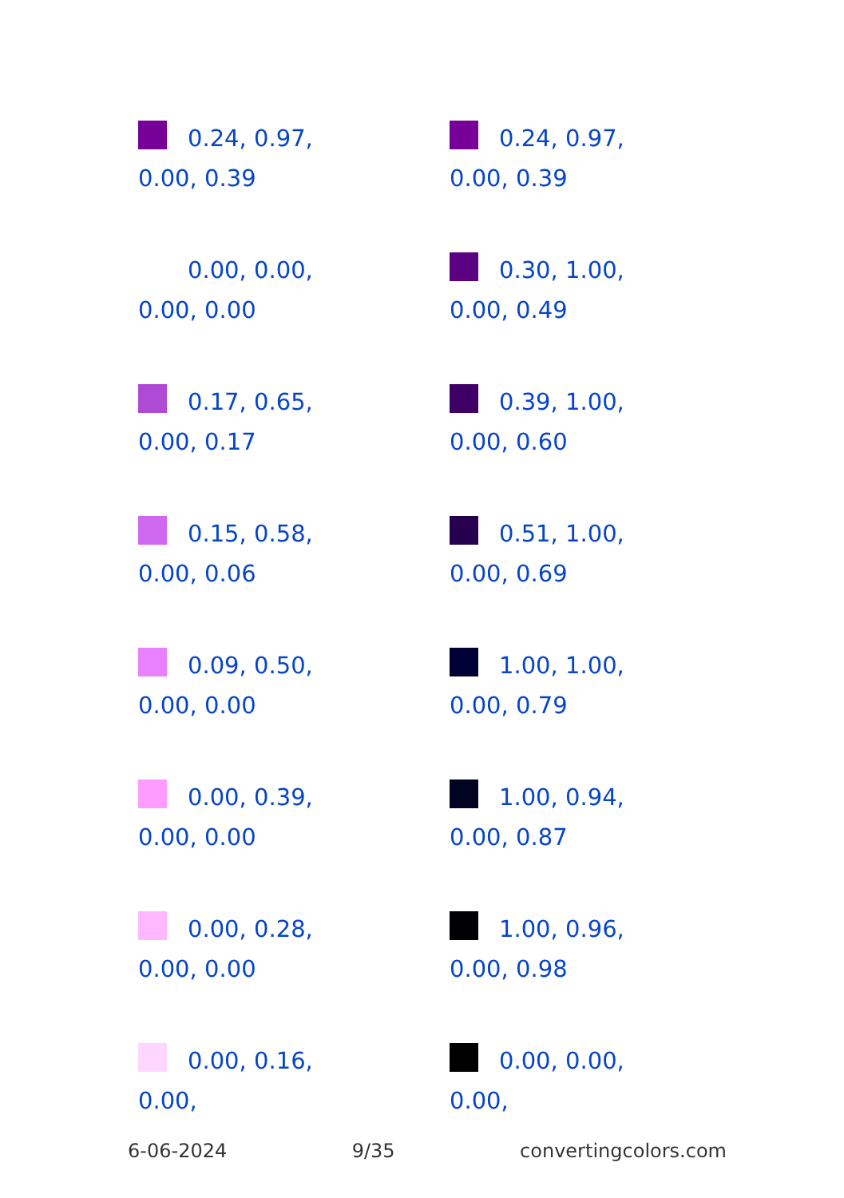0.24, 0.97, 0.00, 0.39
0.24, 0.97, 0.00, 0.39
0.00, 0.00, 0.00, 0.00
0.30, 1.00, 0.00, 0.49
0.17, 0.65, 0.00, 0.17
0.39, 1.00, 0.00, 0.60
0.15, 0.58, 0.00, 0.06
0.51, 1.00, 0.00, 0.69
0.09, 0.50, 0.00, 0.00
1.00, 1.00, 0.00, 0.79
0.00, 0.39, 0.00, 0.00
1.00, 0.94, 0.00, 0.87
0.00, 0.28, 0.00, 0.00
1.00, 0.96, 0.00, 0.98
0.00, 0.16, 0.00,
0.00, 0.00, 0.00,
6-06-2024 9/35 convertingcolors.com